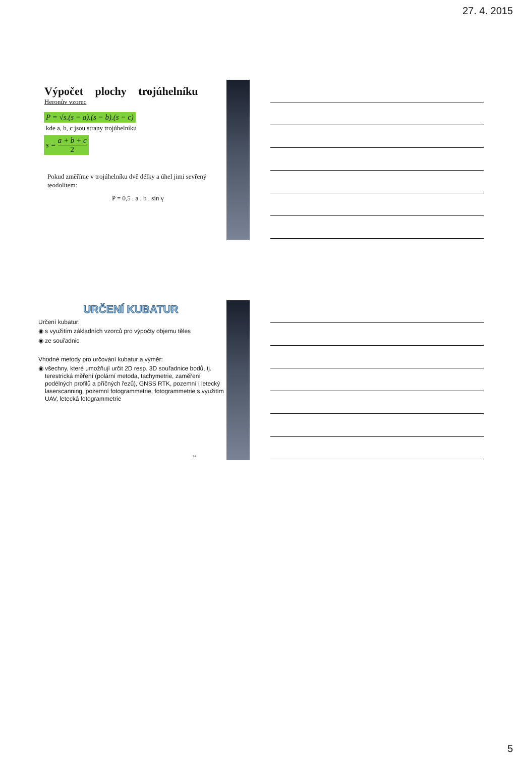27. 4. 2015
Výpočet plochy trojúhelníku
Heronův vzorec
P = √s.(s − a).(s − b).(s − c)
kde a, b, c jsou strany trojúhelníku
s = a + b + c 2
Pokud změříme v trojúhelníku dvě délky a úhel jimi sevřený teodolitem:
P = 0,5 . a . b . sin γ
URČENÍ KUBATUR
Určení kubatur:
◉ s využitím základních vzorců pro výpočty objemu těles
◉ ze souřadnic
Vhodné metody pro určování kubatur a výměr:
◉ všechny, které umožňují určit 2D resp. 3D souřadnice bodů, tj. terestrická měření (polární metoda, tachymetrie, zaměření podélných profilů a příčných řezů), GNSS RTK, pozemní i letecký laserscanning, pozemní fotogrammetrie, fotogrammetrie s využitím UAV, letecká fotogrammetrie
14
5